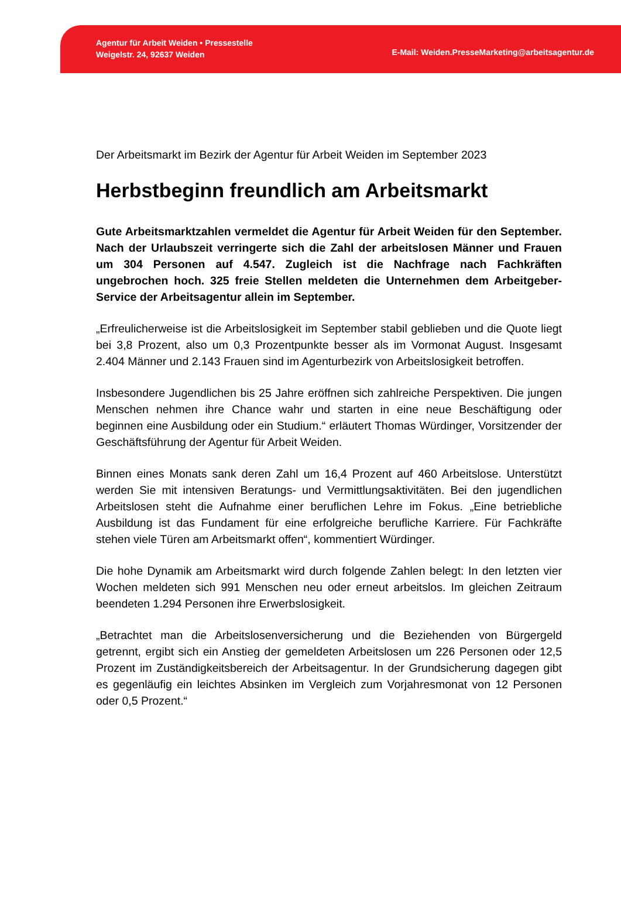Agentur für Arbeit Weiden • Pressestelle
Weigelstr. 24, 92637 Weiden
E-Mail: Weiden.PresseMarketing@arbeitsagentur.de
Der Arbeitsmarkt im Bezirk der Agentur für Arbeit Weiden im September 2023
Herbstbeginn freundlich am Arbeitsmarkt
Gute Arbeitsmarktzahlen vermeldet die Agentur für Arbeit Weiden für den September. Nach der Urlaubszeit verringerte sich die Zahl der arbeitslosen Männer und Frauen um 304 Personen auf 4.547. Zugleich ist die Nachfrage nach Fachkräften ungebrochen hoch. 325 freie Stellen meldeten die Unternehmen dem Arbeitgeber-Service der Arbeitsagentur allein im September.
„Erfreulicherweise ist die Arbeitslosigkeit im September stabil geblieben und die Quote liegt bei 3,8 Prozent, also um 0,3 Prozentpunkte besser als im Vormonat August. Insgesamt 2.404 Männer und 2.143 Frauen sind im Agenturbezirk von Arbeitslosigkeit betroffen.
Insbesondere Jugendlichen bis 25 Jahre eröffnen sich zahlreiche Perspektiven. Die jungen Menschen nehmen ihre Chance wahr und starten in eine neue Beschäftigung oder beginnen eine Ausbildung oder ein Studium.“ erläutert Thomas Würdinger, Vorsitzender der Geschäftsführung der Agentur für Arbeit Weiden.
Binnen eines Monats sank deren Zahl um 16,4 Prozent auf 460 Arbeitslose. Unterstützt werden Sie mit intensiven Beratungs- und Vermittlungsaktivitäten. Bei den jugendlichen Arbeitslosen steht die Aufnahme einer beruflichen Lehre im Fokus. „Eine betriebliche Ausbildung ist das Fundament für eine erfolgreiche berufliche Karriere. Für Fachkräfte stehen viele Türen am Arbeitsmarkt offen“, kommentiert Würdinger.
Die hohe Dynamik am Arbeitsmarkt wird durch folgende Zahlen belegt: In den letzten vier Wochen meldeten sich 991 Menschen neu oder erneut arbeitslos. Im gleichen Zeitraum beendeten 1.294 Personen ihre Erwerbslosigkeit.
„Betrachtet man die Arbeitslosenversicherung und die Beziehenden von Bürgergeld getrennt, ergibt sich ein Anstieg der gemeldeten Arbeitslosen um 226 Personen oder 12,5 Prozent im Zuständigkeitsbereich der Arbeitsagentur. In der Grundsicherung dagegen gibt es gegenläufig ein leichtes Absinken im Vergleich zum Vorjahresmonat von 12 Personen oder 0,5 Prozent.“